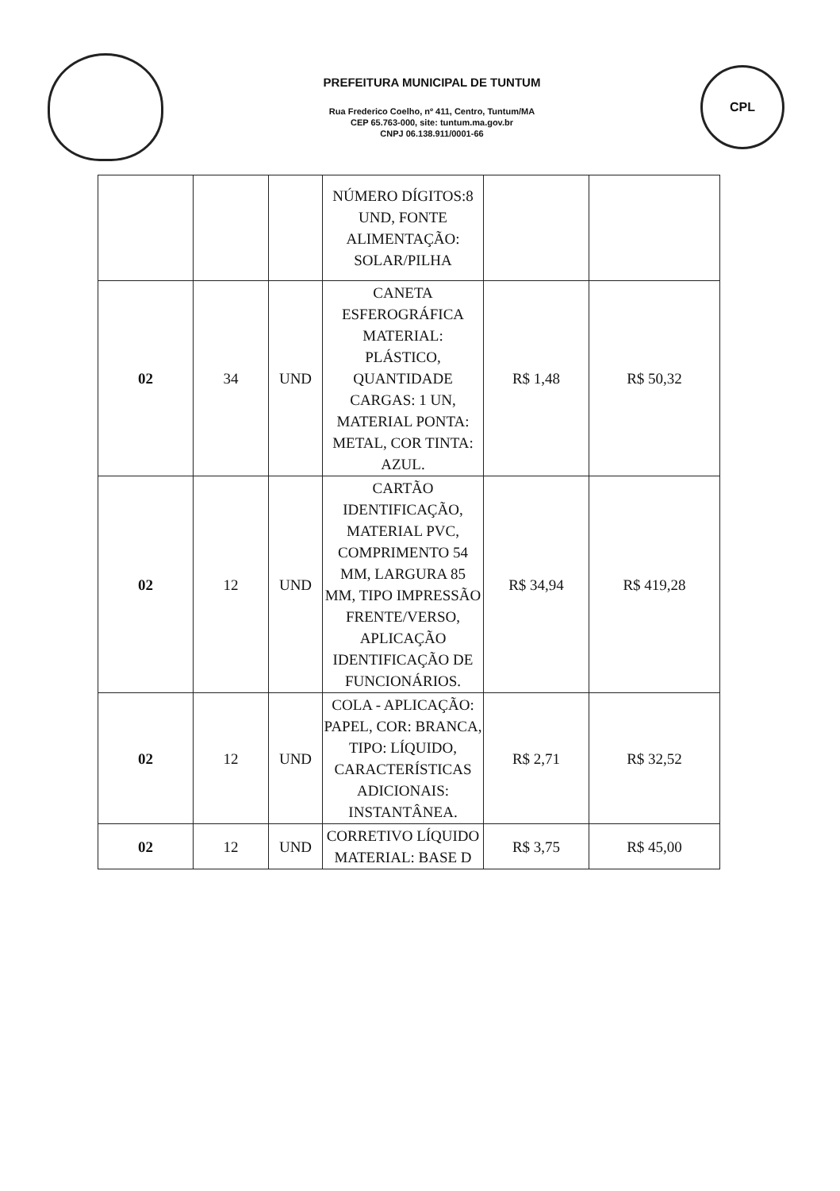PREFEITURA MUNICIPAL DE TUNTUM
Rua Frederico Coelho, nº 411, Centro, Tuntum/MA
CEP 65.763-000, site: tuntum.ma.gov.br
CNPJ 06.138.911/0001-66
CPL
| | | | NÚMERO DÍGITOS:8 UND, FONTE ALIMENTAÇÃO: SOLAR/PILHA | | |
| 02 | 34 | UND | CANETA ESFEROGRÁFICA MATERIAL: PLÁSTICO, QUANTIDADE CARGAS: 1 UN, MATERIAL PONTA: METAL, COR TINTA: AZUL. | R$ 1,48 | R$ 50,32 |
| 02 | 12 | UND | CARTÃO IDENTIFICAÇÃO, MATERIAL PVC, COMPRIMENTO 54 MM, LARGURA 85 MM, TIPO IMPRESSÃO FRENTE/VERSO, APLICAÇÃO IDENTIFICAÇÃO DE FUNCIONÁRIOS. | R$ 34,94 | R$ 419,28 |
| 02 | 12 | UND | COLA - APLICAÇÃO: PAPEL, COR: BRANCA, TIPO: LÍQUIDO, CARACTERÍSTICAS ADICIONAIS: INSTANTÂNEA. | R$ 2,71 | R$ 32,52 |
| 02 | 12 | UND | CORRETIVO LÍQUIDO MATERIAL: BASE D | R$ 3,75 | R$ 45,00 |